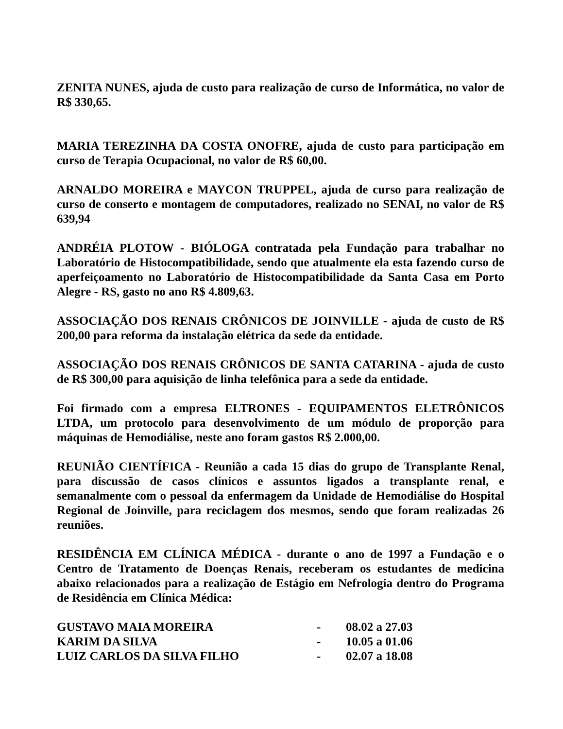ZENITA NUNES, ajuda de custo para realização de curso de Informática, no valor de R$ 330,65.
MARIA TEREZINHA DA COSTA ONOFRE, ajuda de custo para participação em curso de Terapia Ocupacional, no valor de R$ 60,00.
ARNALDO MOREIRA e MAYCON TRUPPEL, ajuda de curso para realização de curso de conserto e montagem de computadores, realizado no SENAI, no valor de R$ 639,94
ANDRÉIA PLOTOW - BIÓLOGA contratada pela Fundação para trabalhar no Laboratório de Histocompatibilidade, sendo que atualmente ela esta fazendo curso de aperfeiçoamento no Laboratório de Histocompatibilidade da Santa Casa em Porto Alegre - RS, gasto no ano R$ 4.809,63.
ASSOCIAÇÃO DOS RENAIS CRÔNICOS DE JOINVILLE - ajuda de custo de R$ 200,00 para reforma da instalação elétrica da sede da entidade.
ASSOCIAÇÃO DOS RENAIS CRÔNICOS DE SANTA CATARINA - ajuda de custo de R$ 300,00 para aquisição de linha telefônica para a sede da entidade.
Foi firmado com a empresa ELTRONES - EQUIPAMENTOS ELETRÔNICOS LTDA, um protocolo para desenvolvimento de um módulo de proporção para máquinas de Hemodiálise, neste ano foram gastos R$ 2.000,00.
REUNIÃO CIENTÍFICA - Reunião a cada 15 dias do grupo de Transplante Renal, para discussão de casos clínicos e assuntos ligados a transplante renal, e semanalmente com o pessoal da enfermagem da Unidade de Hemodiálise do Hospital Regional de Joinville, para reciclagem dos mesmos, sendo que foram realizadas 26 reuniões.
RESIDÊNCIA EM CLÍNICA MÉDICA - durante o ano de 1997 a Fundação e o Centro de Tratamento de Doenças Renais, receberam os estudantes de medicina abaixo relacionados para a realização de Estágio em Nefrologia dentro do Programa de Residência em Clínica Médica:
| GUSTAVO MAIA MOREIRA | - | 08.02 a 27.03 |
| KARIM DA SILVA | - | 10.05 a 01.06 |
| LUIZ CARLOS DA SILVA FILHO | - | 02.07 a 18.08 |